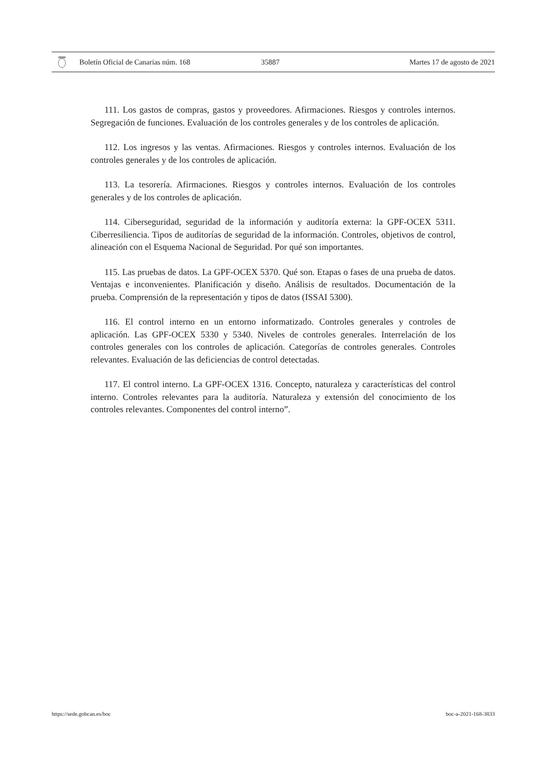Boletín Oficial de Canarias núm. 168 35887 Martes 17 de agosto de 2021
111. Los gastos de compras, gastos y proveedores. Afirmaciones. Riesgos y controles internos. Segregación de funciones. Evaluación de los controles generales y de los controles de aplicación.
112. Los ingresos y las ventas. Afirmaciones. Riesgos y controles internos. Evaluación de los controles generales y de los controles de aplicación.
113. La tesorería. Afirmaciones. Riesgos y controles internos. Evaluación de los controles generales y de los controles de aplicación.
114. Ciberseguridad, seguridad de la información y auditoría externa: la GPF-OCEX 5311. Ciberresiliencia. Tipos de auditorías de seguridad de la información. Controles, objetivos de control, alineación con el Esquema Nacional de Seguridad. Por qué son importantes.
115. Las pruebas de datos. La GPF-OCEX 5370. Qué son. Etapas o fases de una prueba de datos. Ventajas e inconvenientes. Planificación y diseño. Análisis de resultados. Documentación de la prueba. Comprensión de la representación y tipos de datos (ISSAI 5300).
116. El control interno en un entorno informatizado. Controles generales y controles de aplicación. Las GPF-OCEX 5330 y 5340. Niveles de controles generales. Interrelación de los controles generales con los controles de aplicación. Categorías de controles generales. Controles relevantes. Evaluación de las deficiencias de control detectadas.
117. El control interno. La GPF-OCEX 1316. Concepto, naturaleza y características del control interno. Controles relevantes para la auditoría. Naturaleza y extensión del conocimiento de los controles relevantes. Componentes del control interno”.
https://sede.gobcan.es/boc boc-a-2021-168-3833